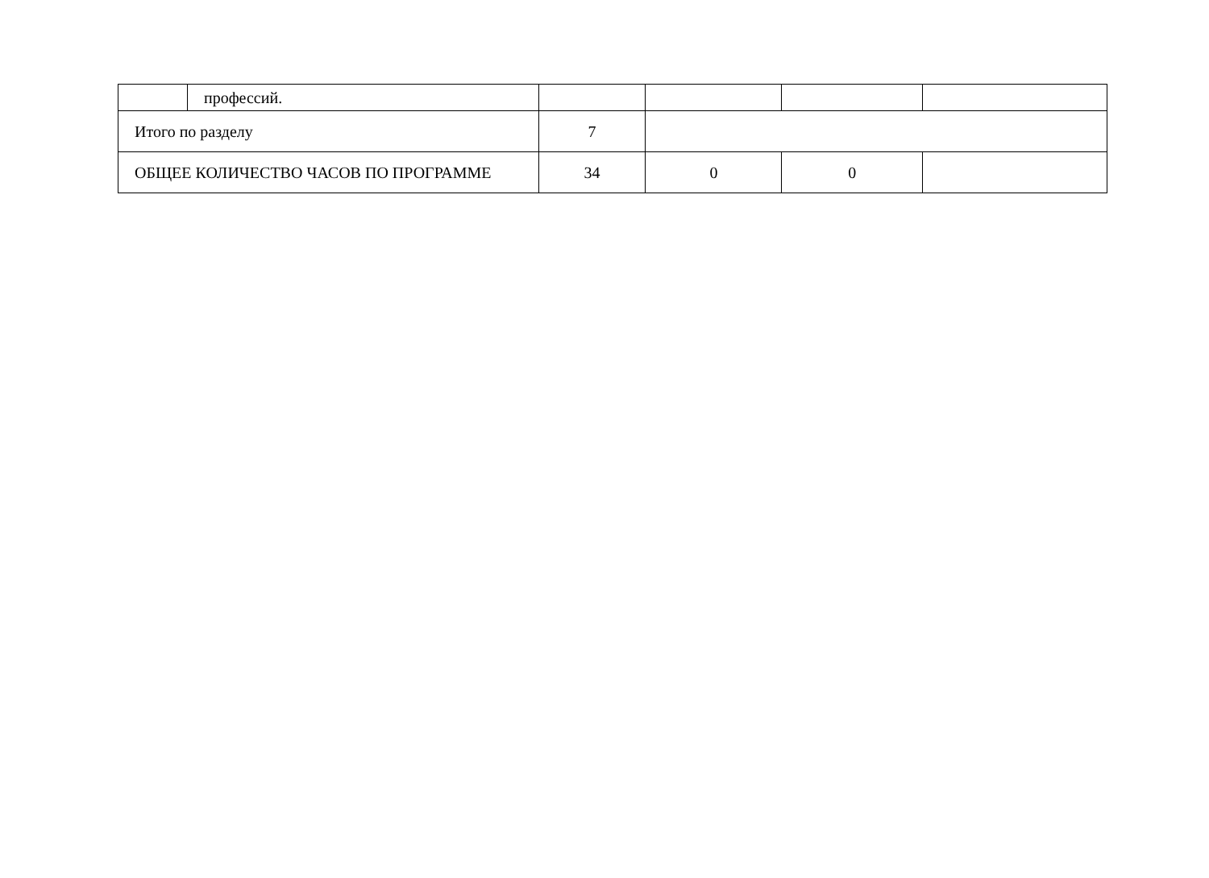| | профессий. | | | | |
| Итого по разделу | | 7 | | | |
| ОБЩЕЕ КОЛИЧЕСТВО ЧАСОВ ПО ПРОГРАММЕ | | 34 | 0 | 0 | |